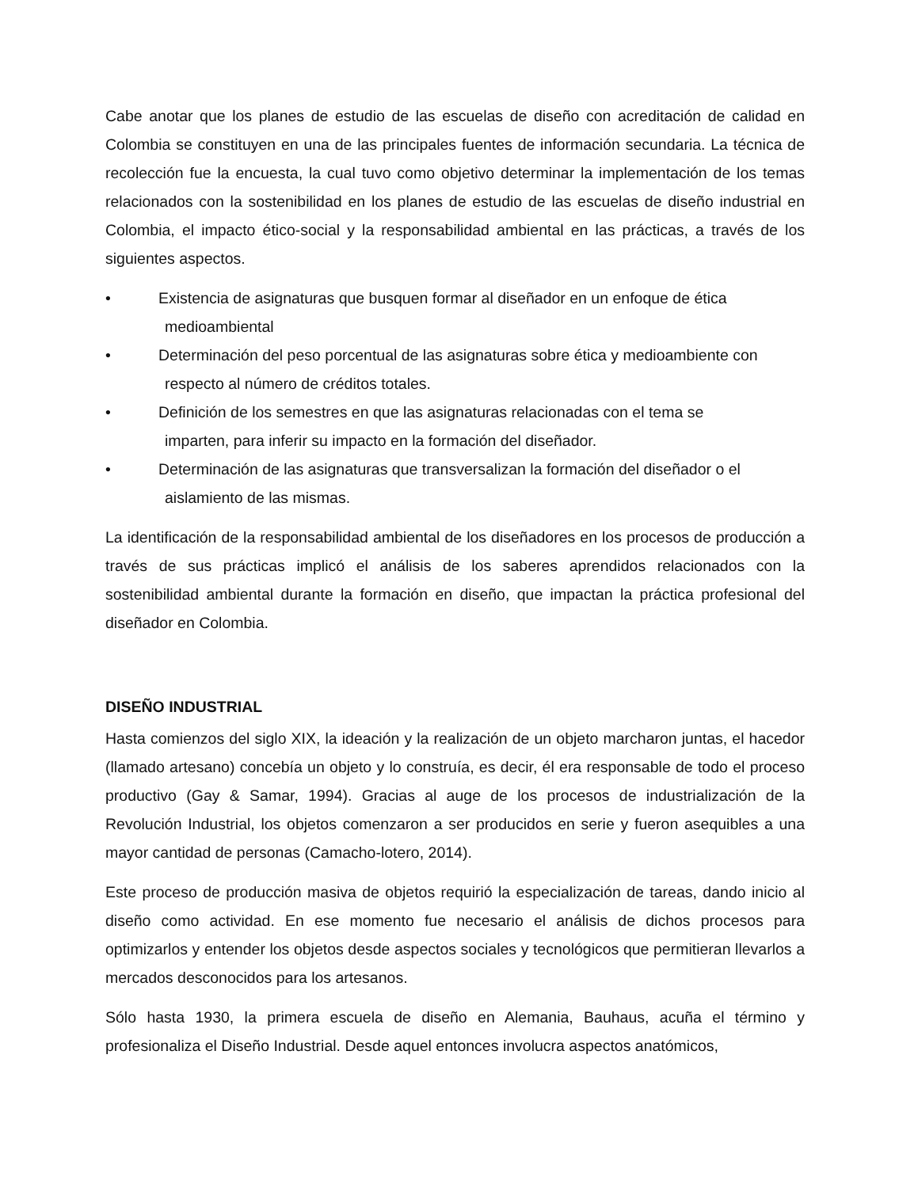Cabe anotar que los planes de estudio de las escuelas de diseño con acreditación de calidad en Colombia se constituyen en una de las principales fuentes de información secundaria. La técnica de recolección fue la encuesta, la cual tuvo como objetivo determinar la implementación de los temas relacionados con la sostenibilidad en los planes de estudio de las escuelas de diseño industrial en Colombia, el impacto ético-social y la responsabilidad ambiental en las prácticas, a través de los siguientes aspectos.
• Existencia de asignaturas que busquen formar al diseñador en un enfoque de ética
medioambiental
• Determinación del peso porcentual de las asignaturas sobre ética y medioambiente con
respecto al número de créditos totales.
• Definición de los semestres en que las asignaturas relacionadas con el tema se
imparten, para inferir su impacto en la formación del diseñador.
• Determinación de las asignaturas que transversalizan la formación del diseñador o el
aislamiento de las mismas.
La identificación de la responsabilidad ambiental de los diseñadores en los procesos de producción a través de sus prácticas implicó el análisis de los saberes aprendidos relacionados con la sostenibilidad ambiental durante la formación en diseño, que impactan la práctica profesional del diseñador en Colombia.
DISEÑO INDUSTRIAL
Hasta comienzos del siglo XIX, la ideación y la realización de un objeto marcharon juntas, el hacedor (llamado artesano) concebía un objeto y lo construía, es decir, él era responsable de todo el proceso productivo (Gay & Samar, 1994). Gracias al auge de los procesos de industrialización de la Revolución Industrial, los objetos comenzaron a ser producidos en serie y fueron asequibles a una mayor cantidad de personas (Camacho-lotero, 2014).
Este proceso de producción masiva de objetos requirió la especialización de tareas, dando inicio al diseño como actividad. En ese momento fue necesario el análisis de dichos procesos para optimizarlos y entender los objetos desde aspectos sociales y tecnológicos que permitieran llevarlos a mercados desconocidos para los artesanos.
Sólo hasta 1930, la primera escuela de diseño en Alemania, Bauhaus, acuña el término y profesionaliza el Diseño Industrial. Desde aquel entonces involucra aspectos anatómicos,